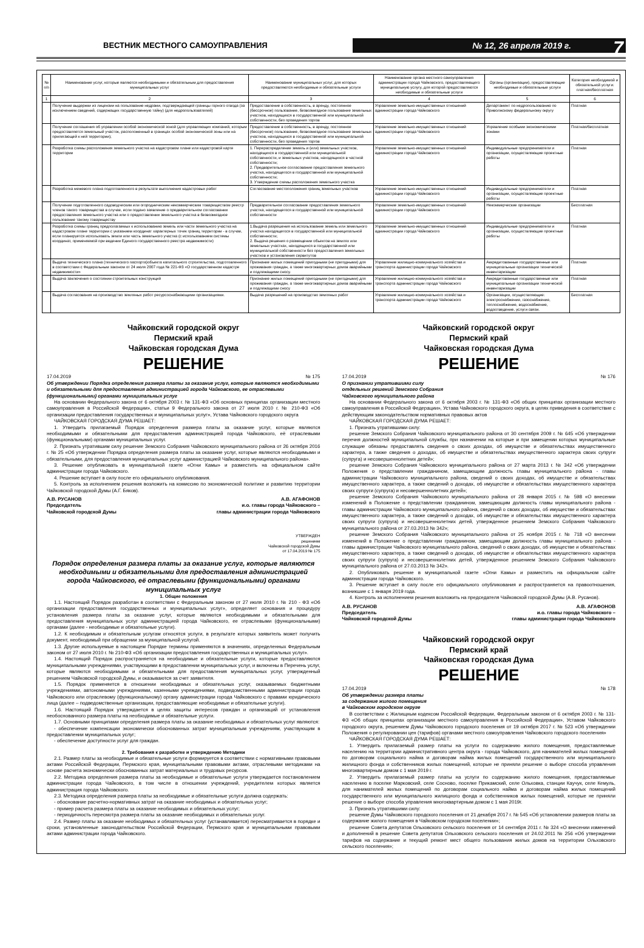ВЕСТНИК МЕСТНОГО САМОУПРАВЛЕНИЯ
№ 12, 26 апреля 2019 г. 7
| № п/п | Наименование услуг, которые являются необходимыми и обязательным для предоставления муниципальных услуг | Наименование муниципальных услуг, для которых предоставляются необходимые и обязательные услуги | Наименование органа местного самоуправления администрации города Чайковского, предоставляющего муниципальную услугу, для которой предоставляются необходимые и обязательные услуги | Органы (организации), предоставляющие необходимые и обязательные услуги | Категория необходимой и обязательной услуги: платная/бесплатная |
| --- | --- | --- | --- | --- | --- |
| 1 | 2 | 3 | 4 | 5 | 6 |
| | Получение выдержки из лицензии на пользование недрами, подтверждающей границы горного отвода (за исключением сведений, содержащих государственную тайну) (для недропользователей) | Предоставление в собственность, в аренду, постоянное (бессрочное) пользование, безвозмездное пользование земельных участков, находящихся в государственной или муниципальной собственности, без проведения торгов | Управление земельно-имущественных отношений администрации города Чайковского | Департамент по недропользованию по Приволжскому федеральному округу | Платная |
| | Получение соглашения об управлении особой экономической зоной (для управляющих компаний, которым предоставляется земельный участок, расположенный в границах особой экономической зоны или на прилегающей к ней территории); | Предоставление в собственность, в аренду, постоянное (бессрочное) пользование, безвозмездное пользование земельных участков, находящихся в государственной или муниципальной собственности, без проведения торгов | Управление земельно-имущественных отношений администрации города Чайковского | Управление особыми экономическими зонами | Платная/бесплатная |
| | Разработка схемы расположения земельного участка на кадастровом плане или кадастровой карте территории | 1. Перераспределение земель и (или) земельных участков, находящихся в государственной или муниципальной собственности, и земельных участков, находящихся в частной собственности; 2. Предварительное согласование предоставления земельного участка, находящегося в государственной или муниципальной собственности; 3. Утверждение схемы расположения земельного участка | Управление земельно-имущественных отношений администрации города Чайковского | Индивидуальные предприниматели и организации, осуществляющие проектные работы | Платная |
| | Разработка межевого плана подготовленного в результате выполнения кадастровых работ | Согласование местоположения границ земельных участков | Управление земельно-имущественных отношений администрации города Чайковского | Индивидуальные предприниматели и организации, осуществляющие проектные работы | Платная |
| | Получение подготовленного садоводческим или огородническим некоммерческим товариществом реестр членов такого товарищества в случае, если подано заявление о предварительном согласовании предоставления земельного участка или о предоставлении земельного участка в безвозмездное пользование такому товариществу | Предварительное согласование предоставления земельного участка, находящегося в государственной или муниципальной собственности | Управление земельно-имущественных отношений администрации города Чайковского | Некоммерческие организации | Бесплатная |
| | Разработка схемы границ предполагаемых к использованию земель или части земельного участка на кадастровом плане территории с указанием координат характерных точек границ территории - в случае, если планируется использовать земли или часть земельного участка (с использованием системы координат, применяемой при ведении Единого государственного реестра недвижимости) | 1.Выдача разрешения на использование земель или земельного участка находящегося в государственной или муниципальной собственности; 2. Выдача решения о размещении объектов на землях или земельных участках, находящихся в государственной или муниципальной собственности без предоставления земельных участков и установления сервитутов | Управление земельно-имущественных отношений администрации города Чайковского | Индивидуальные предприниматели и организации, осуществляющие проектные работы | Платная |
| | Выдача технического плана (технического паспорта)объекта капитального строительства, подготовленного в соответствии с Федеральным законом от 24 июля 2007 года № 221-ФЗ «О государственном кадастре недвижимости» | Признание жилых помещений пригодными (не пригодными) для проживания граждан, а также многоквартирных домов аварийными и подлежащими сносу. | Управление жилищно-коммунального хозяйства и транспорта администрации города Чайковского | Аккредитованные государственные или муниципальные организации технической инвентаризации | Платная |
| | Выдача заключения о состоянии строительных конструкций | Признание жилых помещений пригодными (не пригодными) для проживания граждан, а также многоквартирных домов аварийными и подлежащими сносу | Управление жилищно-коммунального хозяйства и транспорта администрации города Чайковского | Аккредитованные государственные или муниципальные организации технической инвентаризации | Платная |
| | Выдача согласования на производство земляных работ ресурсоснабжающими организациями. | Выдача разрешений на производство земляных работ | Управление жилищно-коммунального хозяйства и транспорта администрации города Чайковского | Организации, осуществляющие: электроснабжение, газоснабжение, теплоснабжение, водоснабжение, водоотведение, услуги связи. | Бесплатная |
Чайковский городской округ
Пермский край
Чайковская городская Дума
РЕШЕНИЕ
17.04.2019 № 175
Об утверждении Порядка определения размера платы за оказание услуг, которые являются необходимыми и обязательными для предоставления администрацией города Чайковского, ее отраслевыми (функциональными) органами муниципальных услуг
На основании Федерального закона от 6 октября 2003 г. № 131-ФЗ «Об основных принципах организации местного самоуправления в Российской Федерации», статьи 9 Федерального закона от 27 июля 2010 г. № 210-ФЗ «Об организации предоставления государственных и муниципальных услуг», Устава Чайковского городского округа
ЧАЙКОВСКАЯ ГОРОДСКАЯ ДУМА РЕШАЕТ:
1. Утвердить прилагаемый Порядок определения размера платы за оказание услуг, которые являются необходимыми и обязательными для предоставления администрацией города Чайковского, её отраслевыми (функциональными) органами муниципальных услуг.
2. Признать утратившим силу решение Земского Собрания Чайковского муниципального района от 26 октября 2016 г. № 25 «Об утверждении Порядка определения размера платы за оказание услуг, которые являются необходимыми и обязательными, для предоставления муниципальных услуг администрацией Чайковского муниципального района».
3. Решение опубликовать в муниципальной газете «Огни Камы» и разместить на официальном сайте администрации города Чайковского.
4. Решение вступает в силу после его официального опубликования.
5. Контроль за исполнением решения возложить на комиссию по экономической политике и развитию территории Чайковской городской Думы (А.Г. Бяков).
А.В. РУСАНОВ
Председатель
Чайковской городской Думы А.В. АГАФОНОВ
и.о. главы города Чайковского –
главы администрации города Чайковского
УТВЕРЖДЕН
решением
Чайковской городской Думы
от 17.04.2019 № 175
Порядок определения размера платы за оказание услуг, которые являются необходимыми и обязательными для предоставления администрацией города Чайковского, её отраслевыми (функциональными) органами муниципальных услуг
1. Общие положения
1.1. Настоящий Порядок разработан в соответствии с Федеральным законом от 27 июля 2010 г. № 210 - ФЗ «Об организации предоставления государственных и муниципальных услуг», определяет основания и процедуру установления размера платы за оказание услуг, которые являются необходимыми и обязательными для предоставления муниципальных услуг администрацией города Чайковского, ее отраслевыми (функциональными) органами (далее - необходимые и обязательные услуги).
1.2. К необходимым и обязательным услугам относятся услуги, в результате которых заявитель может получить документ, необходимый при обращении за муниципальной услугой.
1.3. Другие используемые в настоящем Порядке термины применяются в значениях, определенных Федеральным законом от 27 июля 2010 г. № 210-ФЗ «Об организации предоставления государственных и муниципальных услуг».
1.4. Настоящий Порядок распространяется на необходимые и обязательные услуги, которые предоставляются муниципальными учреждениями, участвующими в предоставлении муниципальных услуг, и включены в Перечень услуг, которые являются необходимыми и обязательными для предоставления муниципальных услуг, утвержденный решением Чайковской городской Думы, и оказываются за счет заявителя.
1.5. Порядок применяется в отношении необходимых и обязательных услуг, оказываемых бюджетными учреждениями, автономными учреждениями, казенными учреждениями, подведомственными администрации города Чайковского или отраслевому (функциональному) органу администрации города Чайковского с правами юридического лица (далее – подведомственные организации, предоставляющие необходимые и обязательные услуги).
1.6. Настоящий Порядок утверждается в целях защиты интересов граждан и организаций от установления необоснованного размера платы на необходимые и обязательные услуги.
1.7. Основными принципами определения размера платы за оказание необходимых и обязательных услуг являются:
- обеспечение компенсации экономически обоснованных затрат муниципальным учреждениям, участвующим в предоставлении муниципальных услуг;
- обеспечение доступности услуг для граждан.
2. Требования к разработке и утверждению Методики
2.1. Размер платы за необходимые и обязательные услуги формируется в соответствии с нормативными правовыми актами Российской Федерации, Пермского края, муниципальными правовыми актами, отраслевыми методиками на основе расчета экономически обоснованных затрат материальных и трудовых ресурсов.
2.2. Методика определения размера платы за необходимые и обязательные услуги утверждается постановлением администрации города Чайковского, в том числе в отношении учреждений, учредителем которых является администрация города Чайковского.
2.3. Методика определения размера платы за необходимые и обязательные услуги должна содержать:
- обоснование расчетно-нормативных затрат на оказание необходимых и обязательных услуг;
- пример расчета размера платы за оказание необходимых и обязательных услуг;
- периодичность пересмотра размера платы за оказание необходимых и обязательных услуг.
2.4. Размер платы за оказание необходимых и обязательных услуг (устанавливается) пересматривается в порядке и сроки, установленные законодательством Российской Федерации, Пермского края и муниципальными правовыми актами администрации города Чайковского.
Чайковский городской округ
Пермский край
Чайковская городская Дума
РЕШЕНИЕ
17.04.2019 № 176
О признании утратившими силу
отдельных решений Земского Собрания
Чайковского муниципального района
На основании Федерального закона от 6 октября 2003 г. № 131-ФЗ «Об общих принципах организации местного самоуправления в Российской Федерации», Устава Чайковского городского округа, в целях приведения в соответствие с действующим законодательством нормативных правовых актов
ЧАЙКОВСКАЯ ГОРОДСКАЯ ДУМА РЕШАЕТ:
1. Признать утратившими силу:
решение Земского Собрания Чайковского муниципального района от 30 сентября 2009 г. № 645 «Об утверждении перечня должностей муниципальной службы, при назначении на которые и при замещении которых муниципальные служащие обязаны предоставлять сведения о своих доходах, об имуществе и обязательствах имущественного характера, а также сведения о доходах, об имуществе и обязательствах имущественного характера своих супруги (супруга) и несовершеннолетних детей»;
решение Земского Собрания Чайковского муниципального района от 27 марта 2013 г. № 342 «Об утверждении Положения о представлении гражданином, замещающим должность главы муниципального района - главы администрации Чайковского муниципального района, сведений о своих доходах, об имуществе и обязательствах имущественного характера, а также сведений о доходах, об имуществе и обязательствах имущественного характера своих супруги (супруга) и несовершеннолетних детей»;
решение Земского Собрания Чайковского муниципального района от 28 января 2015 г. № 598 «О внесении изменений в Положение о представлении гражданином, замещающим должность главы муниципального района - главы администрации Чайковского муниципального района, сведений о своих доходах, об имуществе и обязательствах имущественного характера, а также сведений о доходах, об имуществе и обязательствах имущественного характера своих супруги (супруга) и несовершеннолетних детей, утвержденное решением Земского Собрания Чайковского муниципального района от 27.03.2013 № 342»;
решение Земского Собрания Чайковского муниципального района от 25 ноября 2015 г. № 718 «О внесении изменений в Положение о представлении гражданином, замещающим должность главы муниципального района - главы администрации Чайковского муниципального района, сведений о своих доходах, об имуществе и обязательствах имущественного характера, а также сведений о доходах, об имуществе и обязательствах имущественного характера своих супруги (супруга) и несовершеннолетних детей, утвержденное решением Земского Собрания Чайковского муниципального района от 27.03.2013 № 342».
2. Опубликовать решение в муниципальной газете «Огни Камы» и разместить на официальном сайте администрации города Чайковского.
3. Решение вступает в силу после его официального опубликования и распространяется на правоотношения, возникшие с 1 января 2019 года.
4. Контроль за исполнением решения возложить на председателя Чайковской городской Думы (А.В. Русанов).
А.В. РУСАНОВ
Председатель
Чайковской городской Думы А.В. АГАФОНОВ
и.о. главы города Чайковского –
главы администрации города Чайковского
Чайковский городской округ
Пермский край
Чайковская городская Дума
РЕШЕНИЕ
17.04.2019 № 178
Об утверждении размера платы
за содержание жилого помещения
в Чайковском городском округе
В соответствии с Жилищным кодексом Российской Федерации, Федеральным законом от 6 октября 2003 г. № 131-ФЗ «Об общих принципах организации местного самоуправления в Российской Федерации», Уставом Чайковского городского округа, решением Думы Чайковского городского поселения от 19 октября 2017 г. № 523 «Об утверждении Положения о регулировании цен (тарифов) органами местного самоуправления Чайковского городского поселения»
ЧАЙКОВСКАЯ ГОРОДСКАЯ ДУМА РЕШАЕТ:
1. Утвердить прилагаемый размер платы на услуги по содержанию жилого помещения, предоставляемые населению на территории административного центра округа - города Чайковского, для нанимателей жилых помещений по договорам социального найма и договорам найма жилых помещений государственного или муниципального жилищного фонда и собственников жилых помещений, которые не приняли решение о выборе способа управления многоквартирным домом с 1 мая 2019 г.
2. Утвердить прилагаемый размер платы на услуги по содержанию жилого помещения, предоставляемые населению в поселке Марковский, селе Сосново, поселке Прикамский, селе Ольховка, станции Каучук, селе Кемуль, для нанимателей жилых помещений по договорам социального найма и договорам найма жилых помещений государственного или муниципального жилищного фонда и собственников жилых помещений, которые не приняли решение о выборе способа управления многоквартирным домом с 1 мая 2019г.
3. Признать утратившими силу:
решение Думы Чайковского городского поселения от 21 декабря 2017 г. № 545 «Об установлении размеров платы за содержание жилого помещения в Чайковском городском поселении»;
решение Совета депутатов Ольховского сельского поселения от 14 сентября 2011 г. № 324 «О внесении изменений и дополнений в решение Совета депутатов Ольховского сельского поселения от 24.02.2011 № 256 «Об утверждении тарифов на содержание и текущий ремонт мест общего пользования жилых домов на территории Ольховского сельского поселения»;